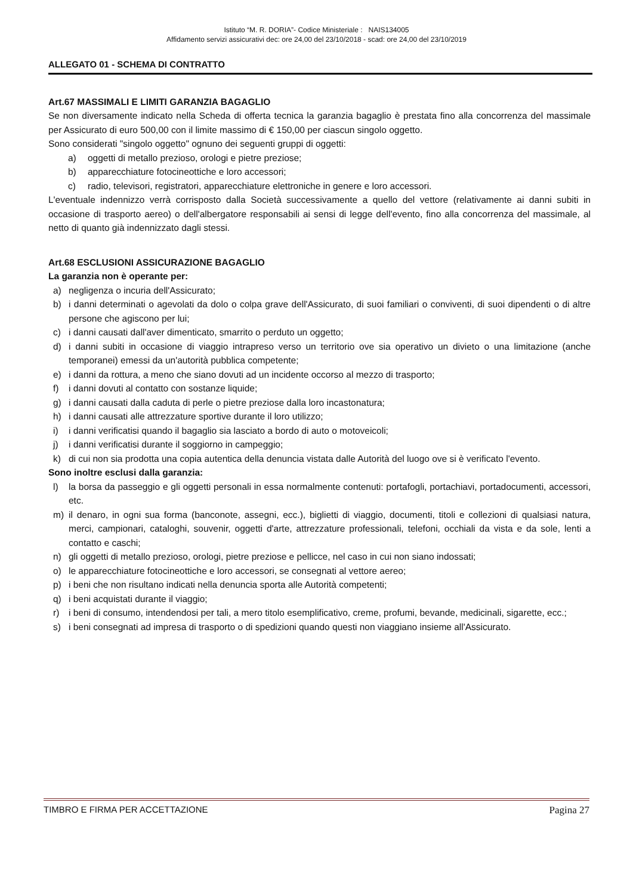Istituto “M. R. DORIA”- Codice Ministeriale : NAIS134005
Affidamento servizi assicurativi dec: ore 24,00 del 23/10/2018 - scad: ore 24,00 del 23/10/2019
ALLEGATO 01 - SCHEMA DI CONTRATTO
Art.67 MASSIMALI E LIMITI GARANZIA BAGAGLIO
Se non diversamente indicato nella Scheda di offerta tecnica la garanzia bagaglio è prestata fino alla concorrenza del massimale per Assicurato di euro 500,00 con il limite massimo di € 150,00 per ciascun singolo oggetto.
Sono considerati "singolo oggetto" ognuno dei seguenti gruppi di oggetti:
a) oggetti di metallo prezioso, orologi e pietre preziose;
b) apparecchiature fotocineottiche e loro accessori;
c) radio, televisori, registratori, apparecchiature elettroniche in genere e loro accessori.
L'eventuale indennizzo verrà corrisposto dalla Società successivamente a quello del vettore (relativamente ai danni subiti in occasione di trasporto aereo) o dell'albergatore responsabili ai sensi di legge dell'evento, fino alla concorrenza del massimale, al netto di quanto già indennizzato dagli stessi.
Art.68 ESCLUSIONI ASSICURAZIONE BAGAGLIO
La garanzia non è operante per:
a) negligenza o incuria dell'Assicurato;
b) i danni determinati o agevolati da dolo o colpa grave dell'Assicurato, di suoi familiari o conviventi, di suoi dipendenti o di altre persone che agiscono per lui;
c) i danni causati dall'aver dimenticato, smarrito o perduto un oggetto;
d) i danni subiti in occasione di viaggio intrapreso verso un territorio ove sia operativo un divieto o una limitazione (anche temporanei) emessi da un'autorità pubblica competente;
e) i danni da rottura, a meno che siano dovuti ad un incidente occorso al mezzo di trasporto;
f) i danni dovuti al contatto con sostanze liquide;
g) i danni causati dalla caduta di perle o pietre preziose dalla loro incastonatura;
h) i danni causati alle attrezzature sportive durante il loro utilizzo;
i) i danni verificatisi quando il bagaglio sia lasciato a bordo di auto o motoveicoli;
j) i danni verificatisi durante il soggiorno in campeggio;
k) di cui non sia prodotta una copia autentica della denuncia vistata dalle Autorità del luogo ove si è verificato l'evento.
Sono inoltre esclusi dalla garanzia:
l) la borsa da passeggio e gli oggetti personali in essa normalmente contenuti: portafogli, portachiavi, portadocumenti, accessori, etc.
m) il denaro, in ogni sua forma (banconote, assegni, ecc.), biglietti di viaggio, documenti, titoli e collezioni di qualsiasi natura, merci, campionari, cataloghi, souvenir, oggetti d'arte, attrezzature professionali, telefoni, occhiali da vista e da sole, lenti a contatto e caschi;
n) gli oggetti di metallo prezioso, orologi, pietre preziose e pellicce, nel caso in cui non siano indossati;
o) le apparecchiature fotocineottiche e loro accessori, se consegnati al vettore aereo;
p) i beni che non risultano indicati nella denuncia sporta alle Autorità competenti;
q) i beni acquistati durante il viaggio;
r) i beni di consumo, intendendosi per tali, a mero titolo esemplificativo, creme, profumi, bevande, medicinali, sigarette, ecc.;
s) i beni consegnati ad impresa di trasporto o di spedizioni quando questi non viaggiano insieme all'Assicurato.
TIMBRO E FIRMA PER ACCETTAZIONE Pagina 27